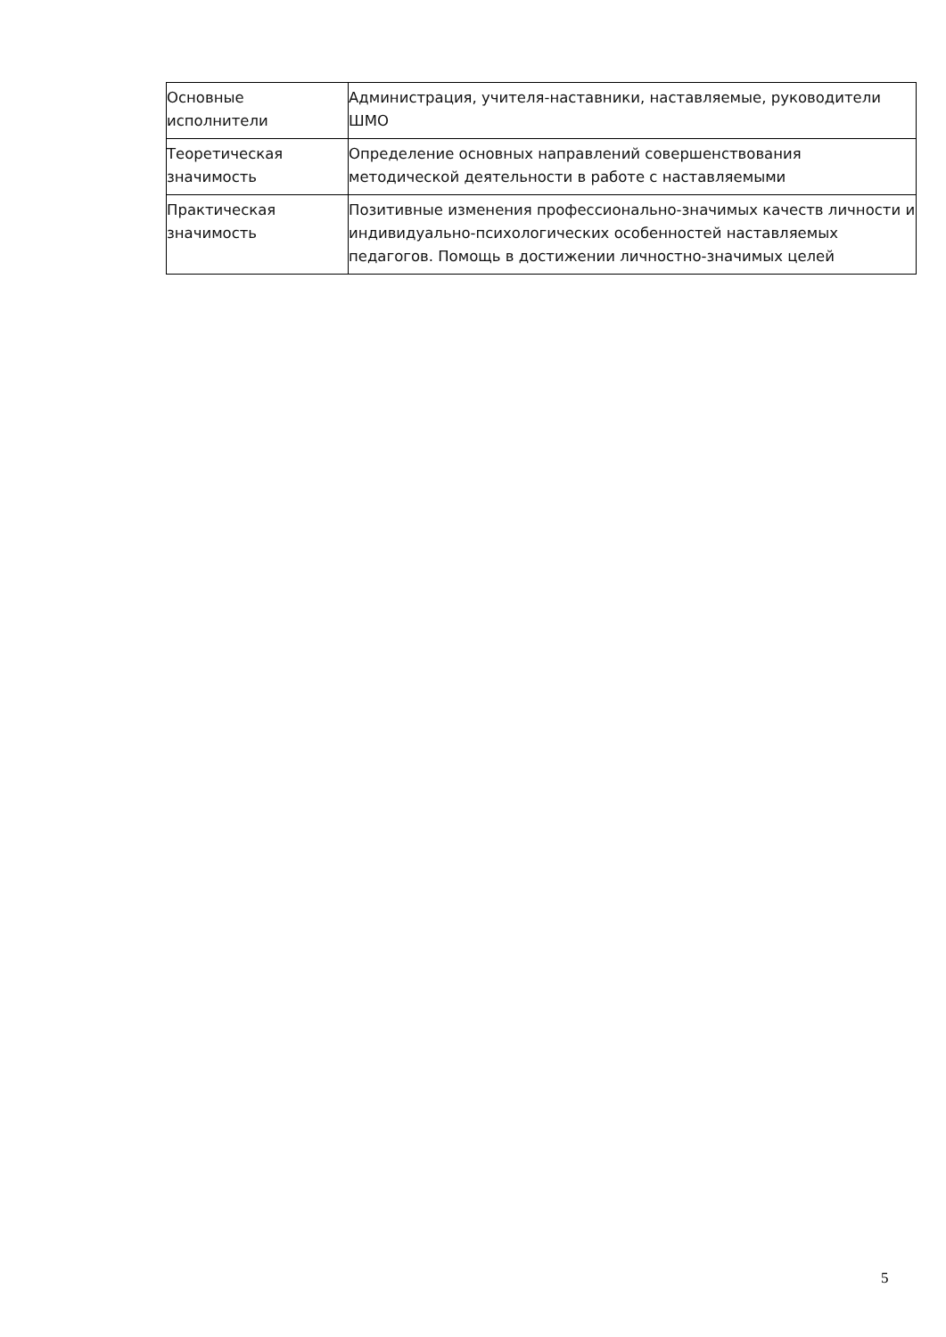| Основные исполнители | Администрация, учителя-наставники, наставляемые, руководители ШМО |
| Теоретическая значимость | Определение основных направлений совершенствования методической деятельности в работе с наставляемыми |
| Практическая значимость | Позитивные изменения профессионально-значимых качеств личности и индивидуально-психологических особенностей наставляемых педагогов. Помощь в достижении личностно-значимых целей |
5